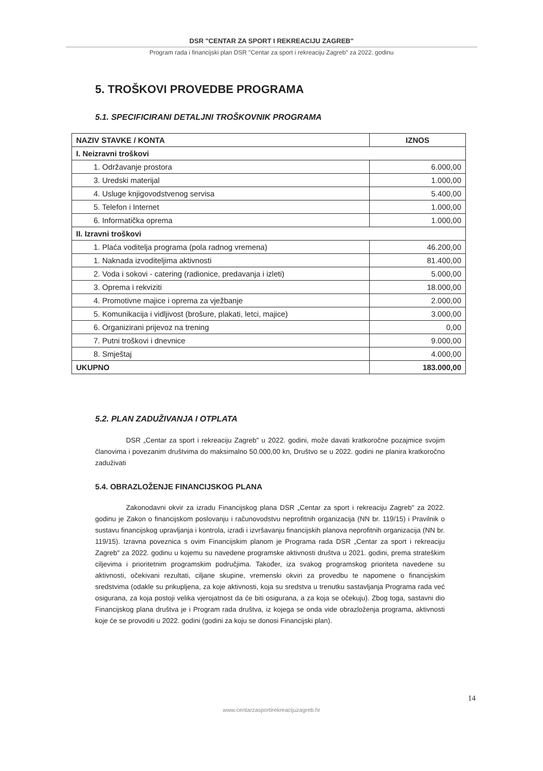DSR "CENTAR ZA SPORT I REKREACIJU ZAGREB"
Program rada i financijski plan DSR "Centar za sport i rekreaciju Zagreb" za 2022. godinu
5. TROŠKOVI PROVEDBE PROGRAMA
5.1. SPECIFICIRANI DETALJNI TROŠKOVNIK PROGRAMA
| NAZIV STAVKE / KONTA | IZNOS |
| --- | --- |
| I. Neizravni troškovi | |
| 1. Održavanje prostora | 6.000,00 |
| 3. Uredski materijal | 1.000,00 |
| 4. Usluge knjigovodstvenog servisa | 5.400,00 |
| 5. Telefon i Internet | 1.000,00 |
| 6. Informatička oprema | 1.000,00 |
| II. Izravni troškovi | |
| 1. Plaća voditelja programa (pola radnog vremena) | 46.200,00 |
| 1. Naknada izvoditeljima aktivnosti | 81.400,00 |
| 2. Voda i sokovi - catering (radionice, predavanja i izleti) | 5.000,00 |
| 3. Oprema i rekviziti | 18.000,00 |
| 4. Promotivne majice i oprema za vježbanje | 2.000,00 |
| 5. Komunikacija i vidljivost (brošure, plakati, letci, majice) | 3.000,00 |
| 6. Organizirani prijevoz na trening | 0,00 |
| 7. Putni troškovi i dnevnice | 9.000,00 |
| 8. Smještaj | 4.000,00 |
| UKUPNO | 183.000,00 |
5.2. PLAN ZADUŽIVANJA I OTPLATA
DSR „Centar za sport i rekreaciju Zagreb" u 2022. godini, može davati kratkoročne pozajmice svojim članovima i povezanim društvima do maksimalno 50.000,00 kn, Društvo se u 2022. godini ne planira kratkoročno zaduživati
5.4. OBRAZLOŽENJE FINANCIJSKOG PLANA
Zakonodavni okvir za izradu Financijskog plana DSR „Centar za sport i rekreaciju Zagreb" za 2022. godinu je Zakon o financijskom poslovanju i računovodstvu neprofitnih organizacija (NN br. 119/15) i Pravilnik o sustavu financijskog upravljanja i kontrola, izradi i izvršavanju financijskih planova neprofitnih organizacija (NN br. 119/15). Izravna poveznica s ovim Financijskim planom je Programa rada DSR „Centar za sport i rekreaciju Zagreb" za 2022. godinu u kojemu su navedene programske aktivnosti društva u 2021. godini, prema strateškim ciljevima i prioritetnim programskim područjima. Također, iza svakog programskog prioriteta navedene su aktivnosti, očekivani rezultati, ciljane skupine, vremenski okviri za provedbu te napomene o financijskim sredstvima (odakle su prikupljena, za koje aktivnosti, koja su sredstva u trenutku sastavljanja Programa rada već osigurana, za koja postoji velika vjerojatnost da će biti osigurana, a za koja se očekuju). Zbog toga, sastavni dio Financijskog plana društva je i Program rada društva, iz kojega se onda vide obrazloženja programa, aktivnosti koje će se provoditi u 2022. godini (godini za koju se donosi Financijski plan).
14
www.centarzasportirekreacijuzagreb.hr